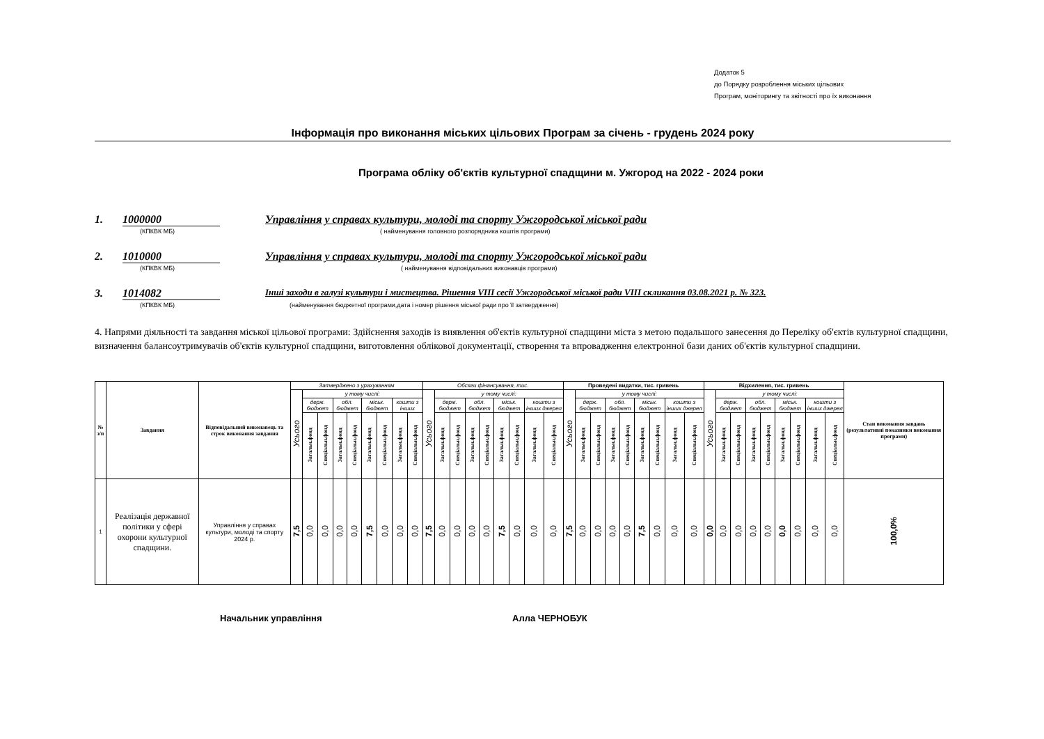Додаток 5
до Порядку розроблення міських цільових
Програм, моніторингу та звітності про їх виконання
Інформація про виконання міських цільових Програм за січень - грудень 2024 року
Програма обліку об'єктів культурної спадщини м. Ужгород на 2022 - 2024 роки
1. 1000000 Управління у справах культури, молоді та спорту Ужгородської міської ради
(КПКВК МБ) ( найменування головного розпорядника коштів програми)
2. 1010000 Управління у справах культури, молоді та спорту Ужгородської міської ради
(КПКВК МБ) ( найменування відповідальних виконавців програми)
3. 1014082 Інші заходи в галузі культури і мистецтва. Рішення VIII сесії Ужгородської міської ради VIII скликання 03.08.2021 р. № 323.
(КПКВК МБ) (найменування бюджетної програми,дата і номер рішення міської ради про її затвердження)
4. Напрями діяльності та завдання міської цільової програми: Здійснення заходів із виявлення об'єктів культурної спадщини міста з метою подальшого занесення до Переліку об'єктів культурної спадщини, визначення балансоутримувачів об'єктів культурної спадщини, виготовлення облікової документації, створення та впровадження електронної бази даних об'єктів культурної спадщини.
| № з/п | Завдання | Відповідальний виконавець та строк виконання завдання | Затверджено з урахуванням | | | | | | | | | Обсяги фінансування, тис. | | | | | | | | | Проведені видатки, тис. гривень | | | | | | | | | Відхилення, тис. гривень | | | | | | | | | Стан виконання завдань (результативні показники виконання програми) |
| --- | --- | --- | --- | --- | --- | --- | --- | --- | --- | --- | --- | --- | --- | --- | --- | --- | --- | --- | --- | --- | --- | --- | --- | --- | --- | --- | --- | --- | --- | --- | --- | --- | --- | --- | --- | --- | --- | --- | --- |
| | | | Усього | у тому числі: | | | | | | | | Усього | у тому числі: | | | | | | | | Усього | у тому числі: | | | | | | | | Усього | у тому числі: | | | | | | | | |
| | | | | держ. бюджет | | обл. бюджет | | міськ. бюджет | | кошти з інших | | | держ. бюджет | | обл. бюджет | | міськ. бюджет | | кошти з інших джерел | | | держ. бюджет | | обл. бюджет | | міськ. бюджет | | кошти з інших джерел | | | держ. бюджет | | обл. бюджет | | міськ. бюджет | | кошти з інших джерел | | |
| | | | | Загальн.фонд | Спеціальн.фонд | Загальн.фонд | Спеціальн.фонд | Загальн.фонд | Спеціальн.фонд | Загальн.фонд | Спеціальн.фонд | | Загальн.фонд | Спеціальн.фонд | Загальн.фонд | Спеціальн.фонд | Загальн.фонд | Спеціальн.фонд | Загальн.фонд | Спеціальн.фонд | | Загальн.фонд | Спеціальн.фонд | Загальн.фонд | Спеціальн.фонд | Загальн.фонд | Спеціальн.фонд | Загальн.фонд | Спеціальн.фонд | | Загальн.фонд | Спеціальн.фонд | Загальн.фонд | Спеціальн.фонд | Загальн.фонд | Спеціальн.фонд | Загальн.фонд | Спеціальн.фонд | |
| 1 | Реалізація державної політики у сфері охорони культурної спадщини. | Управління у справах культури, молоді та спорту 2024 р. | 7,5 | 0,0 | 0,0 | 0,0 | 0,0 | 7,5 | 0,0 | 0,0 | 0,0 | 7,5 | 0,0 | 0,0 | 0,0 | 0,0 | 7,5 | 0,0 | 0,0 | 0,0 | 7,5 | 0,0 | 0,0 | 0,0 | 0,0 | 7,5 | 0,0 | 0,0 | 0,0 | 0,0 | 0,0 | 0,0 | 0,0 | 0,0 | 0,0 | 0,0 | 0,0 | 0,0 | 100,0% |
Начальник управління Алла ЧЕРНОБУК